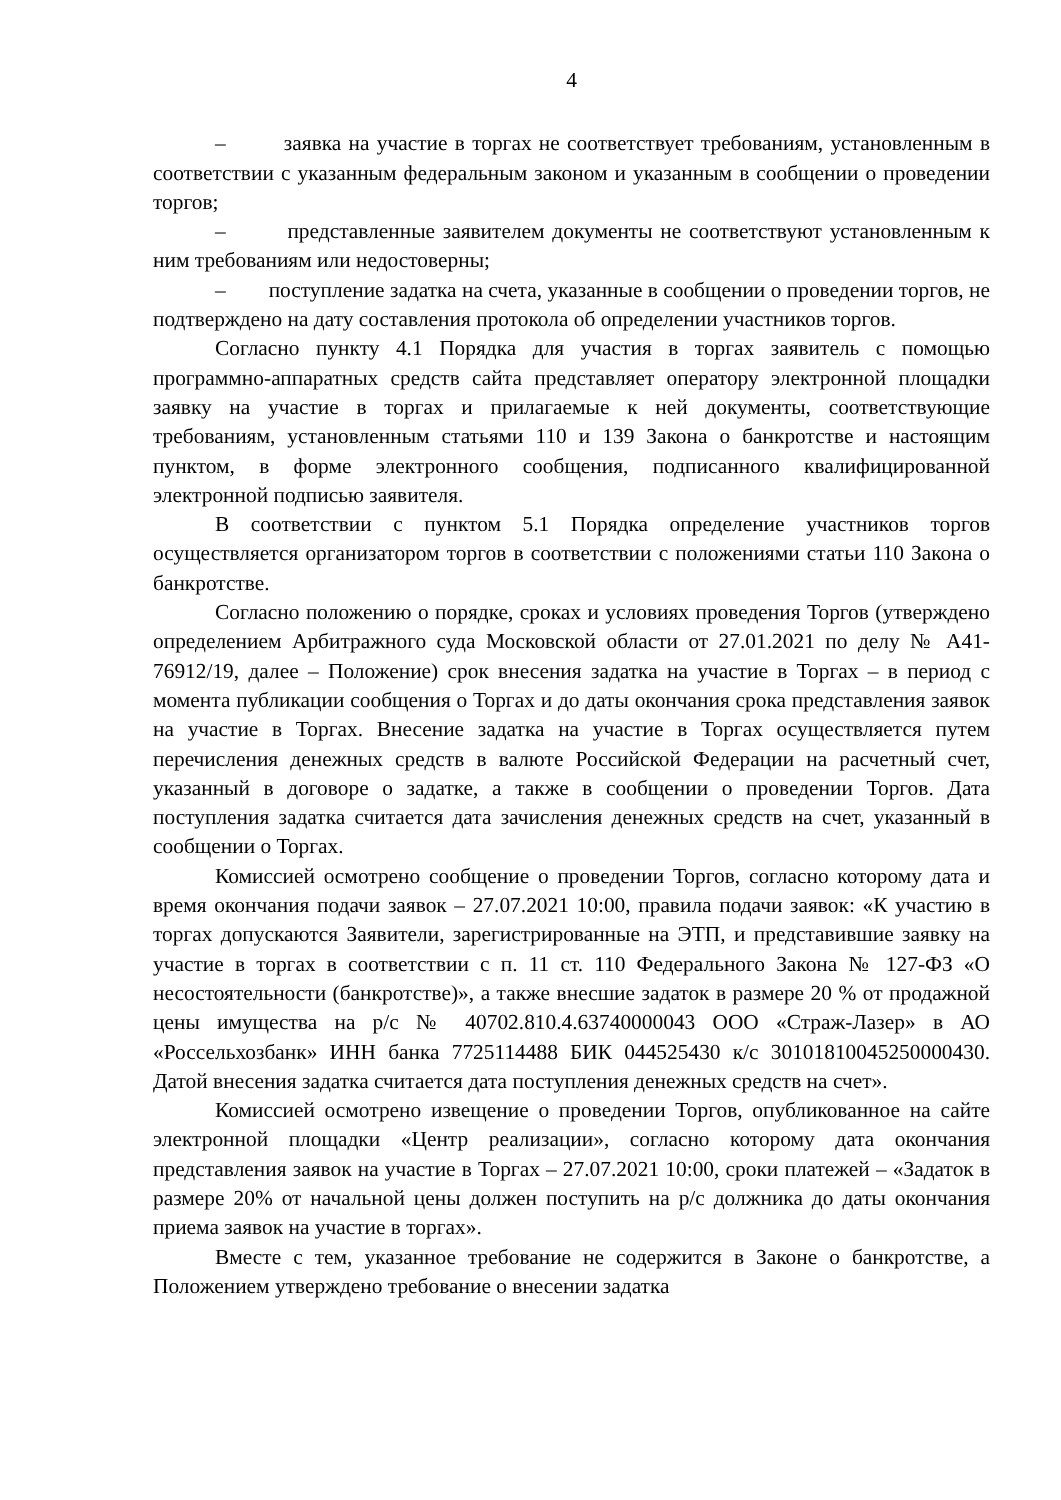4
– заявка на участие в торгах не соответствует требованиям, установленным в соответствии с указанным федеральным законом и указанным в сообщении о проведении торгов;
– представленные заявителем документы не соответствуют установленным к ним требованиям или недостоверны;
– поступление задатка на счета, указанные в сообщении о проведении торгов, не подтверждено на дату составления протокола об определении участников торгов.
Согласно пункту 4.1 Порядка для участия в торгах заявитель с помощью программно-аппаратных средств сайта представляет оператору электронной площадки заявку на участие в торгах и прилагаемые к ней документы, соответствующие требованиям, установленным статьями 110 и 139 Закона о банкротстве и настоящим пунктом, в форме электронного сообщения, подписанного квалифицированной электронной подписью заявителя.
В соответствии с пунктом 5.1 Порядка определение участников торгов осуществляется организатором торгов в соответствии с положениями статьи 110 Закона о банкротстве.
Согласно положению о порядке, сроках и условиях проведения Торгов (утверждено определением Арбитражного суда Московской области от 27.01.2021 по делу № А41-76912/19, далее – Положение) срок внесения задатка на участие в Торгах – в период с момента публикации сообщения о Торгах и до даты окончания срока представления заявок на участие в Торгах. Внесение задатка на участие в Торгах осуществляется путем перечисления денежных средств в валюте Российской Федерации на расчетный счет, указанный в договоре о задатке, а также в сообщении о проведении Торгов. Дата поступления задатка считается дата зачисления денежных средств на счет, указанный в сообщении о Торгах.
Комиссией осмотрено сообщение о проведении Торгов, согласно которому дата и время окончания подачи заявок – 27.07.2021 10:00, правила подачи заявок: «К участию в торгах допускаются Заявители, зарегистрированные на ЭТП, и представившие заявку на участие в торгах в соответствии с п. 11 ст. 110 Федерального Закона № 127-ФЗ «О несостоятельности (банкротстве)», а также внесшие задаток в размере 20 % от продажной цены имущества на р/с № 40702.810.4.63740000043 ООО «Страж-Лазер» в АО «Россельхозбанк» ИНН банка 7725114488 БИК 044525430 к/с 30101810045250000430. Датой внесения задатка считается дата поступления денежных средств на счет».
Комиссией осмотрено извещение о проведении Торгов, опубликованное на сайте электронной площадки «Центр реализации», согласно которому дата окончания представления заявок на участие в Торгах – 27.07.2021 10:00, сроки платежей – «Задаток в размере 20% от начальной цены должен поступить на р/с должника до даты окончания приема заявок на участие в торгах».
Вместе с тем, указанное требование не содержится в Законе о банкротстве, а Положением утверждено требование о внесении задатка